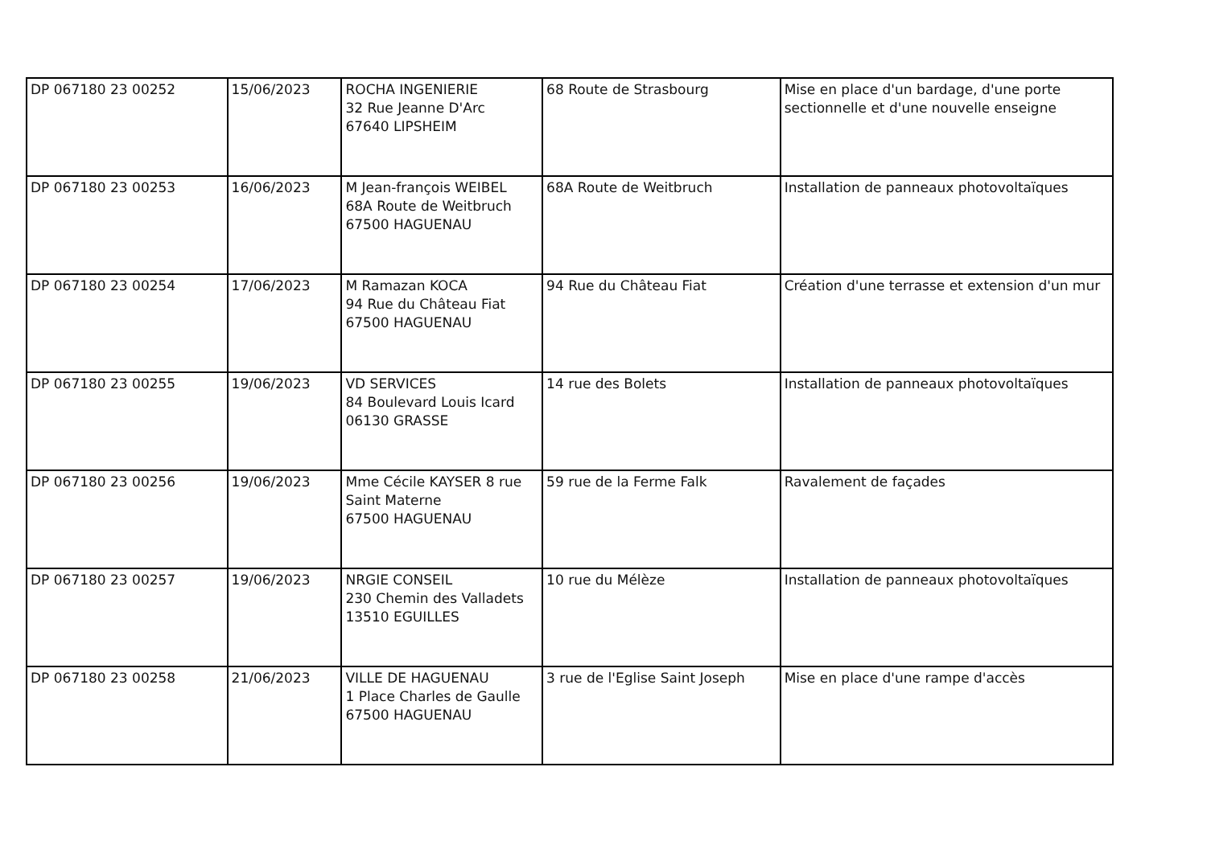| DP 067180 23 00252 | 15/06/2023 | ROCHA INGENIERIE 32 Rue Jeanne D'Arc 67640 LIPSHEIM | 68 Route de Strasbourg | Mise en place d'un bardage, d'une porte sectionnelle et d'une nouvelle enseigne |
| DP 067180 23 00253 | 16/06/2023 | M Jean-françois WEIBEL 68A Route de Weitbruch 67500 HAGUENAU | 68A Route de Weitbruch | Installation de panneaux photovoltaïques |
| DP 067180 23 00254 | 17/06/2023 | M Ramazan KOCA 94 Rue du Château Fiat 67500 HAGUENAU | 94 Rue du Château Fiat | Création d'une terrasse et extension d'un mur |
| DP 067180 23 00255 | 19/06/2023 | VD SERVICES 84 Boulevard Louis Icard 06130 GRASSE | 14 rue des Bolets | Installation de panneaux photovoltaïques |
| DP 067180 23 00256 | 19/06/2023 | Mme Cécile KAYSER 8 rue Saint Materne 67500 HAGUENAU | 59 rue de la Ferme Falk | Ravalement de façades |
| DP 067180 23 00257 | 19/06/2023 | NRGIE CONSEIL 230 Chemin des Valladets 13510 EGUILLES | 10 rue du Mélèze | Installation de panneaux photovoltaïques |
| DP 067180 23 00258 | 21/06/2023 | VILLE DE HAGUENAU 1 Place Charles de Gaulle 67500 HAGUENAU | 3 rue de l'Eglise Saint Joseph | Mise en place d'une rampe d'accès |